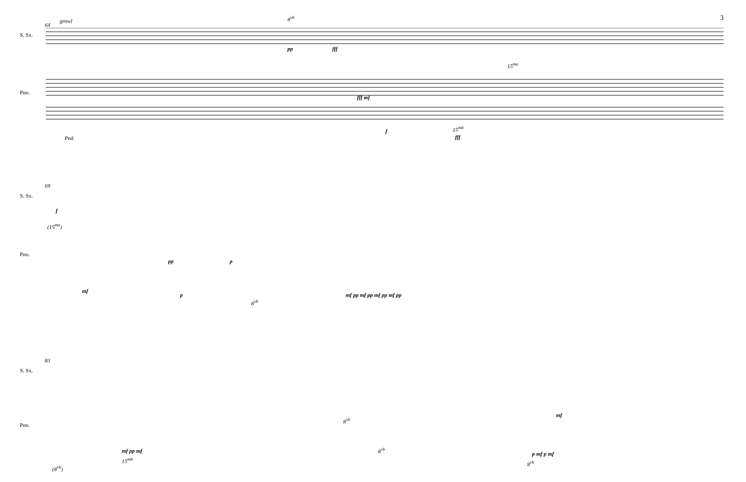3
growl
64
S. Sx.
Pno.
pp fff
fff mf
f
fff
8<sup>vb</sup>
15<sup>ma</sup>
15<sup>mb</sup>
Ped.
69
S. Sx.
f
(15<sup>ma</sup>)
Pno.
pp p
mf
p mf pp mf pp mf pp mf pp
8<sup>vb</sup>
83
S. Sx.
Pno.
mf pp mf
15<sup>mb</sup>
(8<sup>vb</sup>)
8<sup>vb</sup>
8<sup>vb</sup>
mf
p mf p mf
8<sup>vb</sup>